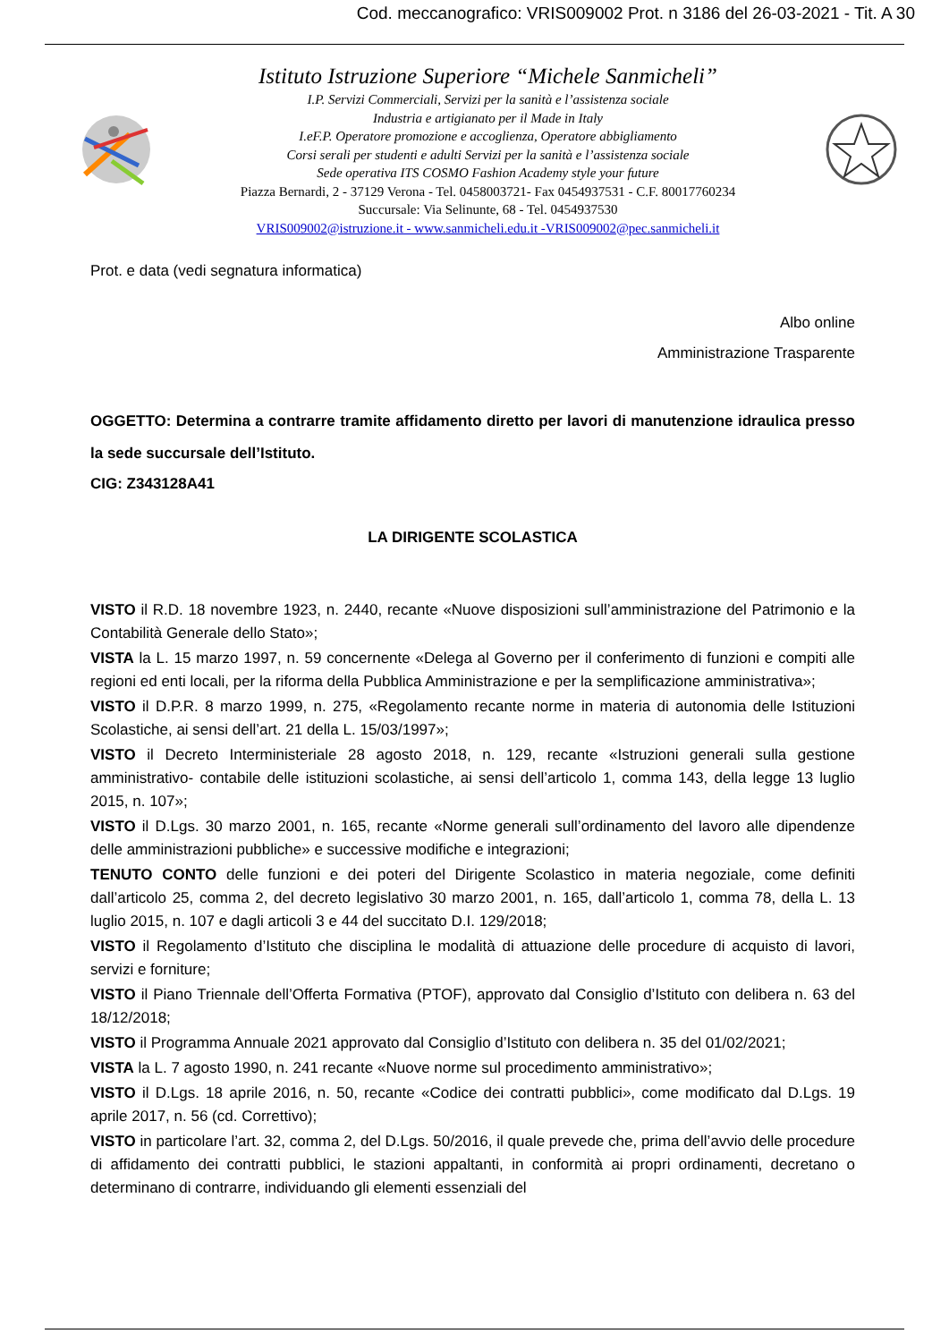Cod. meccanografico: VRIS009002 Prot. n 3186 del 26-03-2021 - Tit. A 30
Istituto Istruzione Superiore “Michele Sanmicheli”
I.P. Servizi Commerciali, Servizi per la sanità e l’assistenza sociale
Industria e artigianato per il Made in Italy
I.eF.P. Operatore promozione e accoglienza, Operatore abbigliamento
Corsi serali per studenti e adulti Servizi per la sanità e l’assistenza sociale
Sede operativa ITS COSMO Fashion Academy style your future
Piazza Bernardi, 2 - 37129 Verona - Tel. 0458003721- Fax 0454937531 - C.F. 80017760234
Succursale: Via Selinunte, 68 - Tel. 0454937530
VRIS009002@istruzione.it - www.sanmicheli.edu.it -VRIS009002@pec.sanmicheli.it
Prot. e data (vedi segnatura informatica)
Albo online
Amministrazione Trasparente
OGGETTO: Determina a contrarre tramite affidamento diretto per lavori di manutenzione idraulica presso la sede succursale dell’Istituto.
CIG: Z343128A41
LA DIRIGENTE SCOLASTICA
VISTO il R.D. 18 novembre 1923, n. 2440, recante «Nuove disposizioni sull’amministrazione del Patrimonio e la Contabilità Generale dello Stato»;
VISTA la L. 15 marzo 1997, n. 59 concernente «Delega al Governo per il conferimento di funzioni e compiti alle regioni ed enti locali, per la riforma della Pubblica Amministrazione e per la semplificazione amministrativa»;
VISTO il D.P.R. 8 marzo 1999, n. 275, «Regolamento recante norme in materia di autonomia delle Istituzioni Scolastiche, ai sensi dell’art. 21 della L. 15/03/1997»;
VISTO il Decreto Interministeriale 28 agosto 2018, n. 129, recante «Istruzioni generali sulla gestione amministrativo- contabile delle istituzioni scolastiche, ai sensi dell’articolo 1, comma 143, della legge 13 luglio 2015, n. 107»;
VISTO il D.Lgs. 30 marzo 2001, n. 165, recante «Norme generali sull’ordinamento del lavoro alle dipendenze delle amministrazioni pubbliche» e successive modifiche e integrazioni;
TENUTO CONTO delle funzioni e dei poteri del Dirigente Scolastico in materia negoziale, come definiti dall’articolo 25, comma 2, del decreto legislativo 30 marzo 2001, n. 165, dall’articolo 1, comma 78, della L. 13 luglio 2015, n. 107 e dagli articoli 3 e 44 del succitato D.I. 129/2018;
VISTO il Regolamento d’Istituto che disciplina le modalità di attuazione delle procedure di acquisto di lavori, servizi e forniture;
VISTO il Piano Triennale dell’Offerta Formativa (PTOF), approvato dal Consiglio d’Istituto con delibera n. 63 del 18/12/2018;
VISTO il Programma Annuale 2021 approvato dal Consiglio d’Istituto con delibera n. 35 del 01/02/2021;
VISTA la L. 7 agosto 1990, n. 241 recante «Nuove norme sul procedimento amministrativo»;
VISTO il D.Lgs. 18 aprile 2016, n. 50, recante «Codice dei contratti pubblici», come modificato dal D.Lgs. 19 aprile 2017, n. 56 (cd. Correttivo);
VISTO in particolare l’art. 32, comma 2, del D.Lgs. 50/2016, il quale prevede che, prima dell’avvio delle procedure di affidamento dei contratti pubblici, le stazioni appaltanti, in conformità ai propri ordinamenti, decretano o determinano di contrarre, individuando gli elementi essenziali del